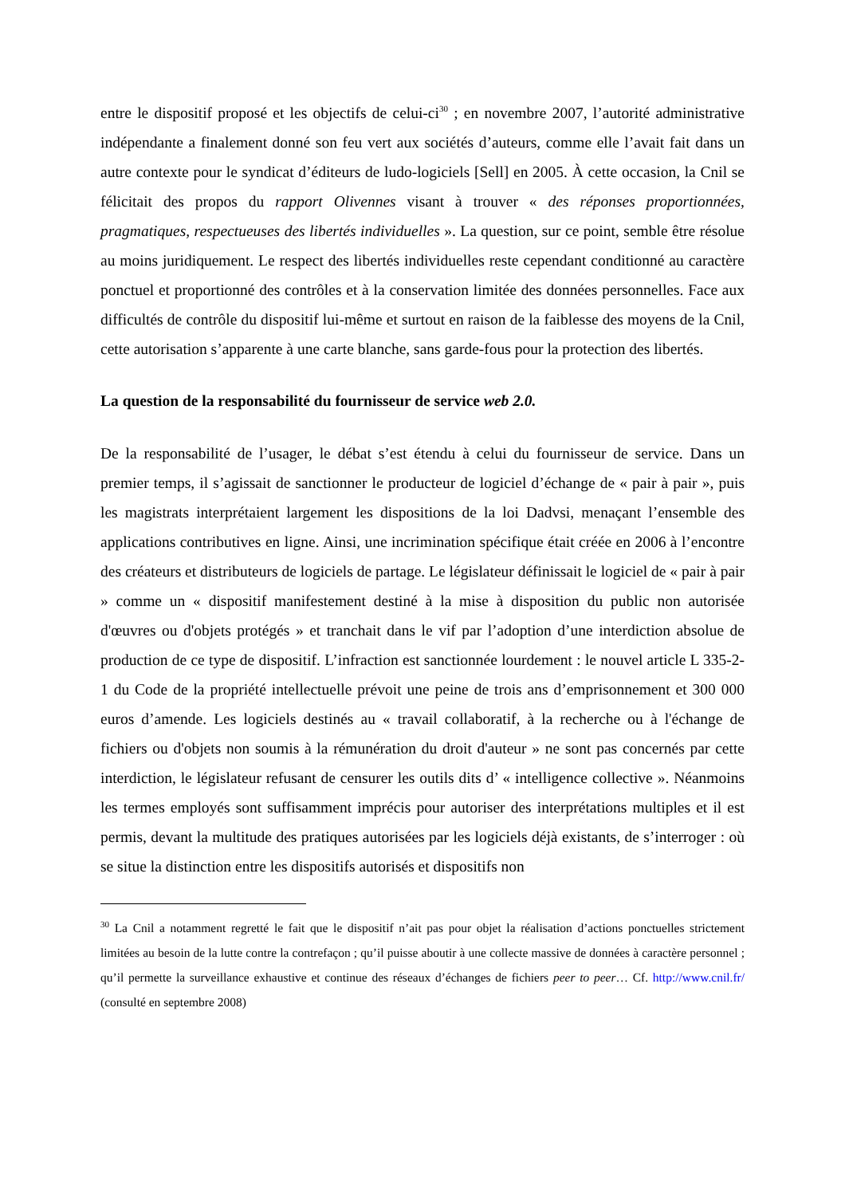entre le dispositif proposé et les objectifs de celui-ci<sup>30</sup> ; en novembre 2007, l’autorité administrative indépendante a finalement donné son feu vert aux sociétés d’auteurs, comme elle l’avait fait dans un autre contexte pour le syndicat d’éditeurs de ludo-logiciels [Sell] en 2005. À cette occasion, la Cnil se félicitait des propos du rapport Olivennes visant à trouver « des réponses proportionnées, pragmatiques, respectueuses des libertés individuelles ». La question, sur ce point, semble être résolue au moins juridiquement. Le respect des libertés individuelles reste cependant conditionné au caractère ponctuel et proportionné des contrôles et à la conservation limitée des données personnelles. Face aux difficultés de contrôle du dispositif lui-même et surtout en raison de la faiblesse des moyens de la Cnil, cette autorisation s’apparente à une carte blanche, sans garde-fous pour la protection des libertés.
La question de la responsabilité du fournisseur de service web 2.0.
De la responsabilité de l’usager, le débat s’est étendu à celui du fournisseur de service. Dans un premier temps, il s’agissait de sanctionner le producteur de logiciel d’échange de « pair à pair », puis les magistrats interprétaient largement les dispositions de la loi Dadvsi, menaçant l’ensemble des applications contributives en ligne. Ainsi, une incrimination spécifique était créée en 2006 à l’encontre des créateurs et distributeurs de logiciels de partage. Le législateur définissait le logiciel de « pair à pair » comme un « dispositif manifestement destiné à la mise à disposition du public non autorisée d'œuvres ou d'objets protégés » et tranchait dans le vif par l’adoption d’une interdiction absolue de production de ce type de dispositif. L’infraction est sanctionnée lourdement : le nouvel article L 335-2-1 du Code de la propriété intellectuelle prévoit une peine de trois ans d’emprisonnement et 300 000 euros d’amende. Les logiciels destinés au « travail collaboratif, à la recherche ou à l'échange de fichiers ou d'objets non soumis à la rémunération du droit d'auteur » ne sont pas concernés par cette interdiction, le législateur refusant de censurer les outils dits d’ « intelligence collective ». Néanmoins les termes employés sont suffisamment imprécis pour autoriser des interprétations multiples et il est permis, devant la multitude des pratiques autorisées par les logiciels déjà existants, de s’interroger : où se situe la distinction entre les dispositifs autorisés et dispositifs non
<sup>30</sup> La Cnil a notamment regretté le fait que le dispositif n’ait pas pour objet la réalisation d’actions ponctuelles strictement limitées au besoin de la lutte contre la contrefaçon ; qu’il puisse aboutir à une collecte massive de données à caractère personnel ; qu’il permette la surveillance exhaustive et continue des réseaux d’échanges de fichiers peer to peer… Cf. http://www.cnil.fr/ (consulté en septembre 2008)